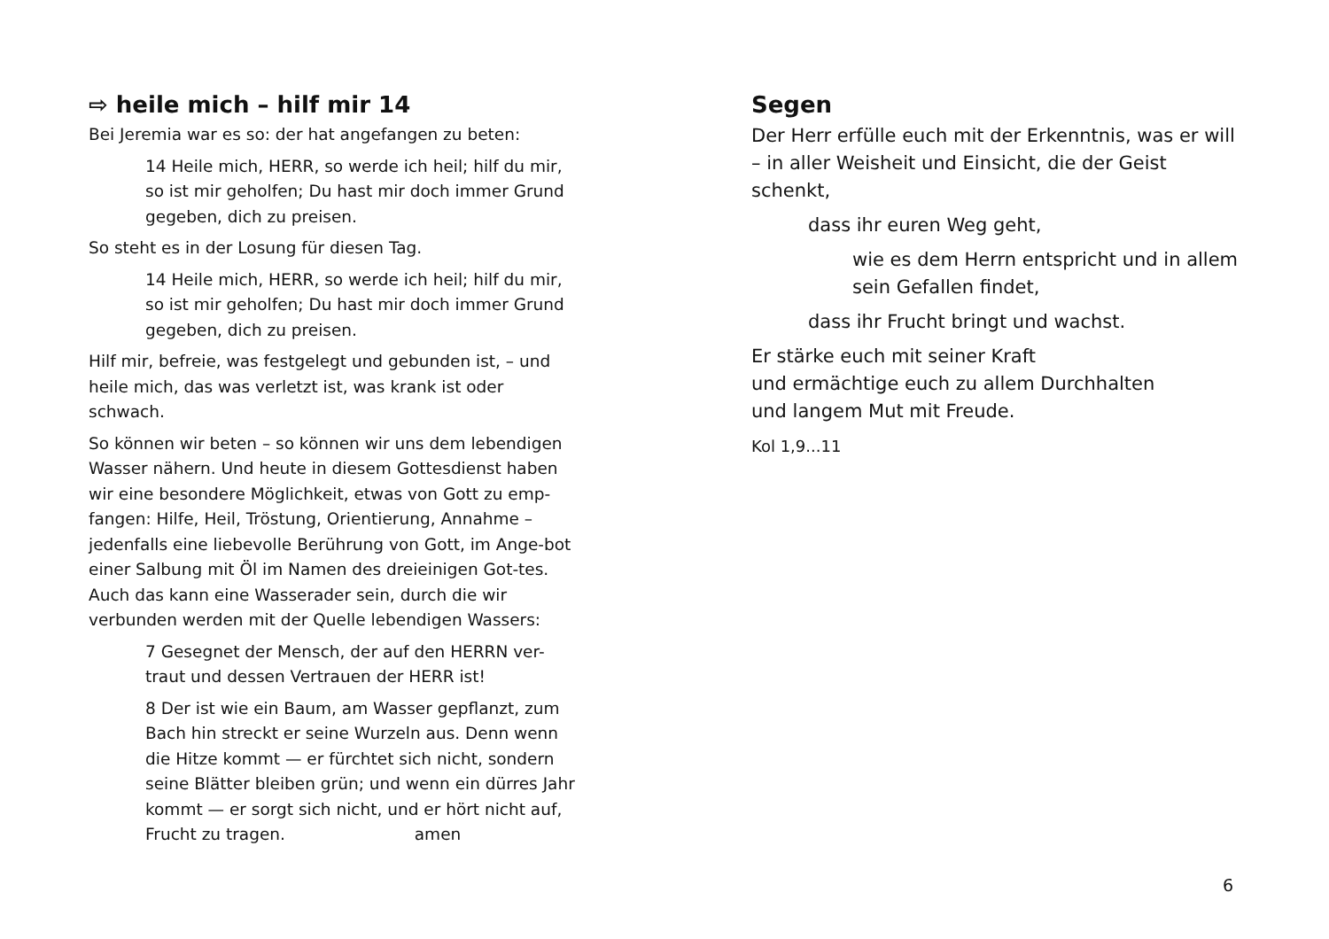⇨ heile mich – hilf mir 14
Bei Jeremia war es so: der hat angefangen zu beten:
14 Heile mich, HERR, so werde ich heil; hilf du mir, so ist mir geholfen; Du hast mir doch immer Grund gegeben, dich zu preisen.
So steht es in der Losung für diesen Tag.
14 Heile mich, HERR, so werde ich heil; hilf du mir, so ist mir geholfen; Du hast mir doch immer Grund gegeben, dich zu preisen.
Hilf mir, befreie, was festgelegt und gebunden ist, – und heile mich, das was verletzt ist, was krank ist oder schwach.
So können wir beten – so können wir uns dem lebendigen Wasser nähern. Und heute in diesem Gottesdienst haben wir eine besondere Möglichkeit, etwas von Gott zu emp-fangen: Hilfe, Heil, Tröstung, Orientierung, Annahme – jedenfalls eine liebevolle Berührung von Gott, im Ange-bot einer Salbung mit Öl im Namen des dreieinigen Got-tes. Auch das kann eine Wasserader sein, durch die wir verbunden werden mit der Quelle lebendigen Wassers:
7 Gesegnet der Mensch, der auf den HERRN ver-traut und dessen Vertrauen der HERR ist!
8 Der ist wie ein Baum, am Wasser gepflanzt, zum Bach hin streckt er seine Wurzeln aus. Denn wenn die Hitze kommt — er fürchtet sich nicht, sondern seine Blätter bleiben grün; und wenn ein dürres Jahr kommt — er sorgt sich nicht, und er hört nicht auf, Frucht zu tragen. amen
Segen
Der Herr erfülle euch mit der Erkenntnis, was er will – in aller Weisheit und Einsicht, die der Geist schenkt,
dass ihr euren Weg geht,
wie es dem Herrn entspricht und in allem sein Gefallen findet,
dass ihr Frucht bringt und wachst.
Er stärke euch mit seiner Kraft
und ermächtige euch zu allem Durchhalten
und langem Mut mit Freude.
Kol 1,9...11
6